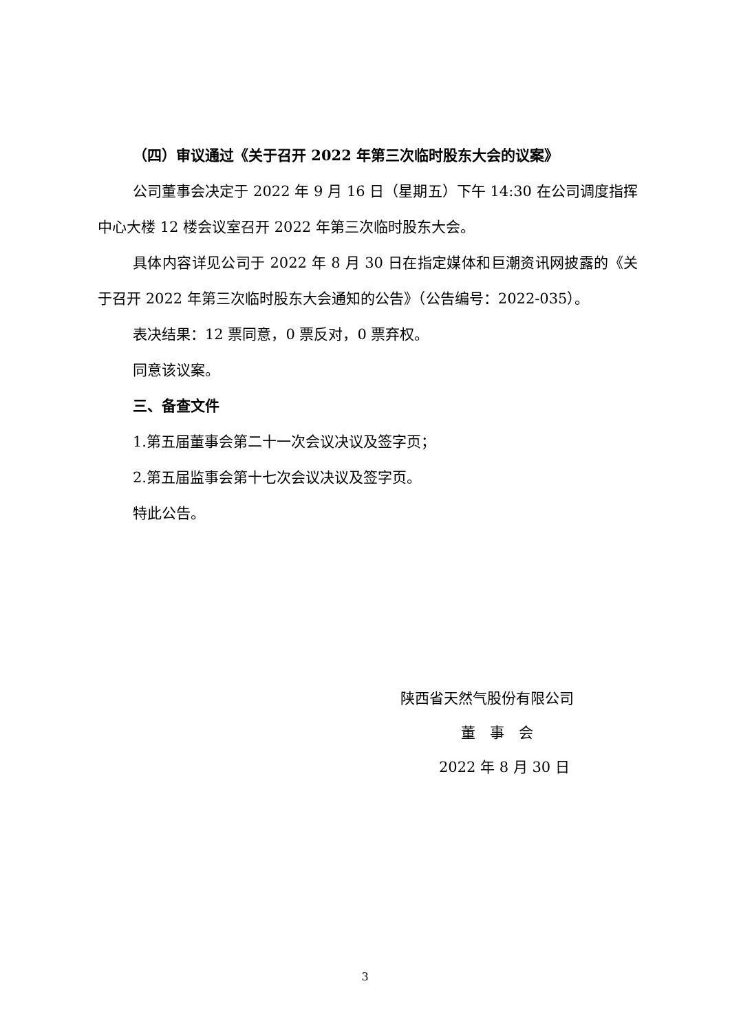（四）审议通过《关于召开 2022 年第三次临时股东大会的议案》
公司董事会决定于 2022 年 9 月 16 日（星期五）下午 14:30 在公司调度指挥中心大楼 12 楼会议室召开 2022 年第三次临时股东大会。
具体内容详见公司于 2022 年 8 月 30 日在指定媒体和巨潮资讯网披露的《关于召开 2022 年第三次临时股东大会通知的公告》（公告编号：2022-035）。
表决结果：12 票同意，0 票反对，0 票弃权。
同意该议案。
三、备查文件
1.第五届董事会第二十一次会议决议及签字页；
2.第五届监事会第十七次会议决议及签字页。
特此公告。
陕西省天然气股份有限公司
董　事　会
2022 年 8 月 30 日
3